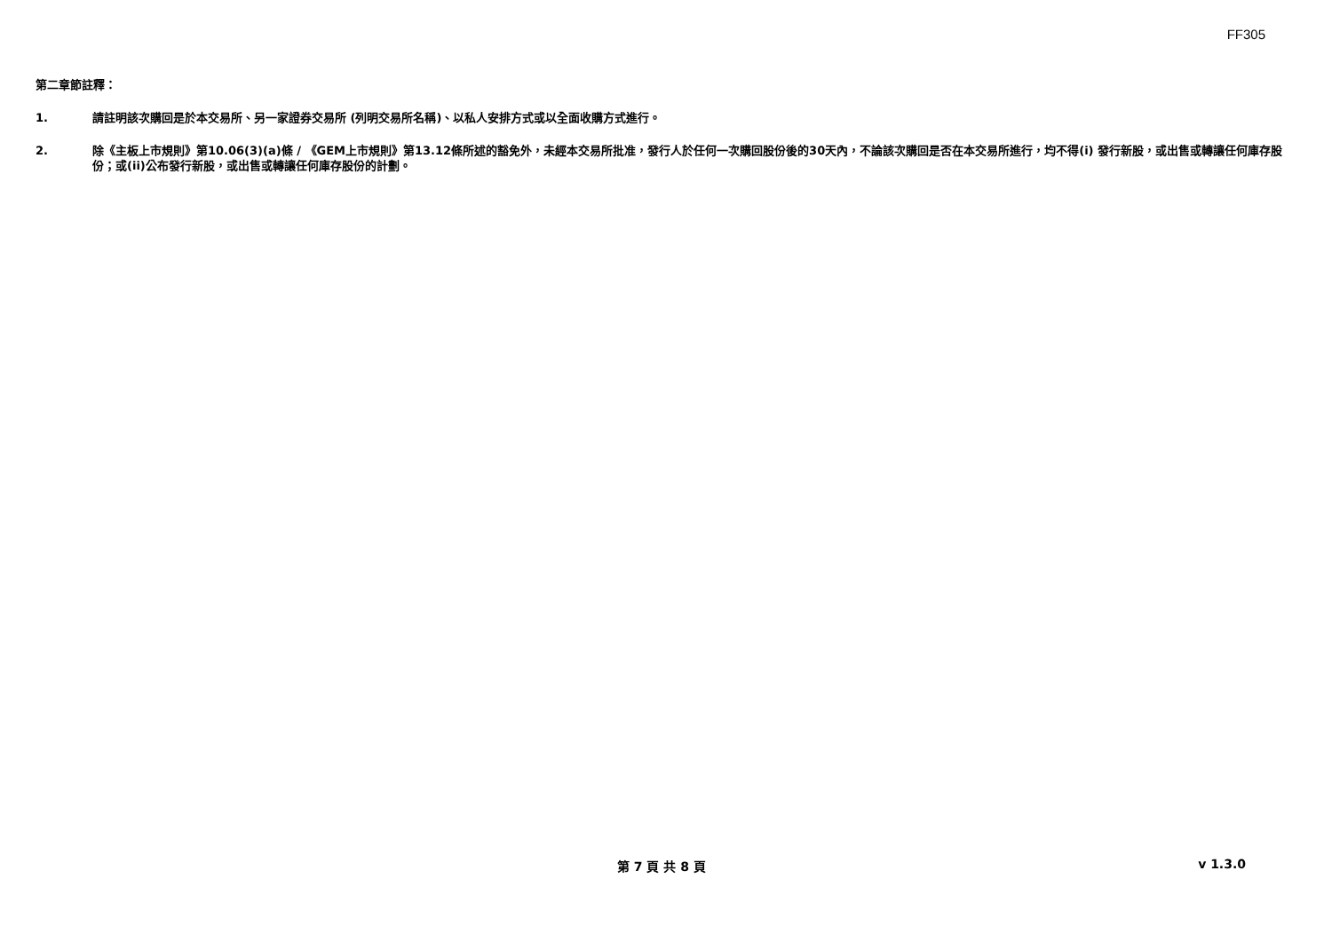FF305
第二章節註釋：
1. 請註明該次購回是於本交易所、另一家證券交易所 (列明交易所名稱)、以私人安排方式或以全面收購方式進行。
2. 除《主板上市規則》第10.06(3)(a)條 / 《GEM上市規則》第13.12條所述的豁免外，未經本交易所批准，發行人於任何一次購回股份後的30天內，不論該次購回是否在本交易所進行，均不得(i) 發行新股，或出售或轉讓任何庫存股份；或(ii)公布發行新股，或出售或轉讓任何庫存股份的計劃。
第 7 頁 共 8 頁 v 1.3.0